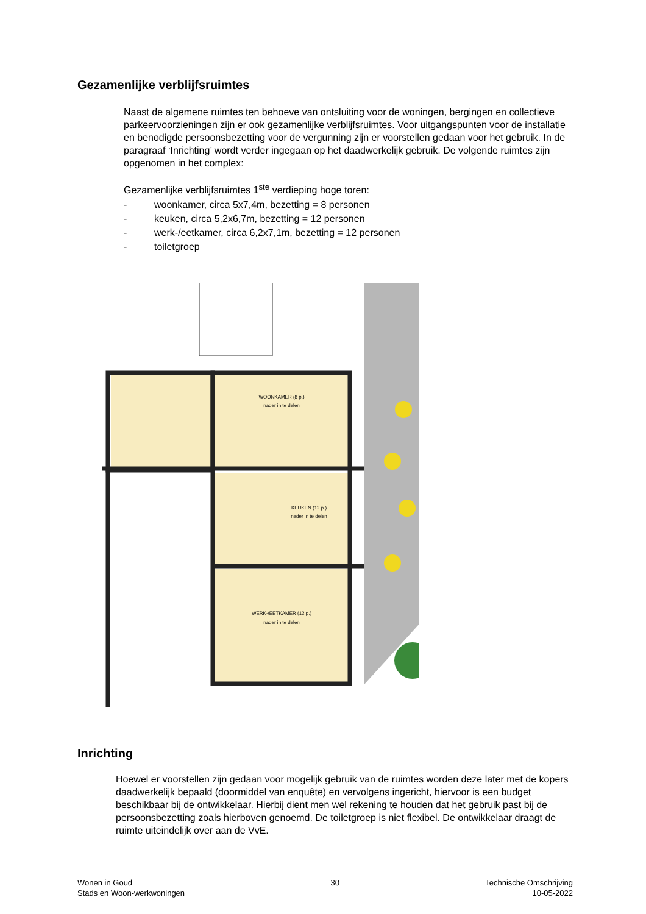Gezamenlijke verblijfsruimtes
Naast de algemene ruimtes ten behoeve van ontsluiting voor de woningen, bergingen en collectieve parkeervoorzieningen zijn er ook gezamenlijke verblijfsruimtes. Voor uitgangspunten voor de installatie en benodigde persoonsbezetting voor de vergunning zijn er voorstellen gedaan voor het gebruik. In de paragraaf ‘Inrichting’ wordt verder ingegaan op het daadwerkelijk gebruik. De volgende ruimtes zijn opgenomen in het complex:
Gezamenlijke verblijfsruimtes 1<sup>ste</sup> verdieping hoge toren:
- woonkamer, circa 5x7,4m, bezetting = 8 personen
- keuken, circa 5,2x6,7m, bezetting = 12 personen
- werk-/eetkamer, circa 6,2x7,1m, bezetting = 12 personen
- toiletgroep
WOONKAMER (8 p.)
nader in te delen
KEUKEN (12 p.)
nader in te delen
WERK-/EETKAMER (12 p.)
nader in te delen
Inrichting
Hoewel er voorstellen zijn gedaan voor mogelijk gebruik van de ruimtes worden deze later met de kopers daadwerkelijk bepaald (doormiddel van enquête) en vervolgens ingericht, hiervoor is een budget beschikbaar bij de ontwikkelaar. Hierbij dient men wel rekening te houden dat het gebruik past bij de persoonsbezetting zoals hierboven genoemd. De toiletgroep is niet flexibel. De ontwikkelaar draagt de ruimte uiteindelijk over aan de VvE.
Wonen in Goud
Stads en Woon-werkwoningen
30 Technische Omschrijving
10-05-2022